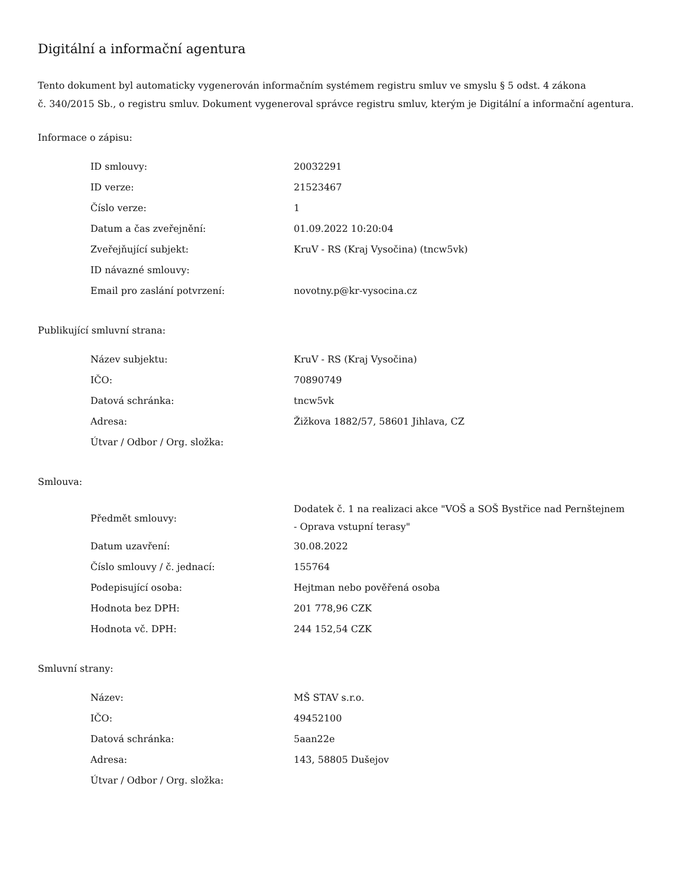Digitální a informační agentura
Tento dokument byl automaticky vygenerován informačním systémem registru smluv ve smyslu § 5 odst. 4 zákona
č. 340/2015 Sb., o registru smluv. Dokument vygeneroval správce registru smluv, kterým je Digitální a informační agentura.
Informace o zápisu:
| ID smlouvy: | 20032291 |
| ID verze: | 21523467 |
| Číslo verze: | 1 |
| Datum a čas zveřejnění: | 01.09.2022 10:20:04 |
| Zveřejňující subjekt: | KruV - RS (Kraj Vysočina) (tncw5vk) |
| ID návazné smlouvy: | |
| Email pro zaslání potvrzení: | novotny.p@kr-vysocina.cz |
Publikující smluvní strana:
| Název subjektu: | KruV - RS (Kraj Vysočina) |
| IČO: | 70890749 |
| Datová schránka: | tncw5vk |
| Adresa: | Žižkova 1882/57, 58601 Jihlava, CZ |
| Útvar / Odbor / Org. složka: | |
Smlouva:
| Předmět smlouvy: | Dodatek č. 1 na realizaci akce "VOŠ a SOŠ Bystřice nad Pernštejnem - Oprava vstupní terasy" |
| Datum uzavření: | 30.08.2022 |
| Číslo smlouvy / č. jednací: | 155764 |
| Podepisující osoba: | Hejtman nebo pověřená osoba |
| Hodnota bez DPH: | 201 778,96 CZK |
| Hodnota vč. DPH: | 244 152,54 CZK |
Smluvní strany:
| Název: | MŠ STAV s.r.o. |
| IČO: | 49452100 |
| Datová schránka: | 5aan22e |
| Adresa: | 143, 58805 Dušejov |
| Útvar / Odbor / Org. složka: | |